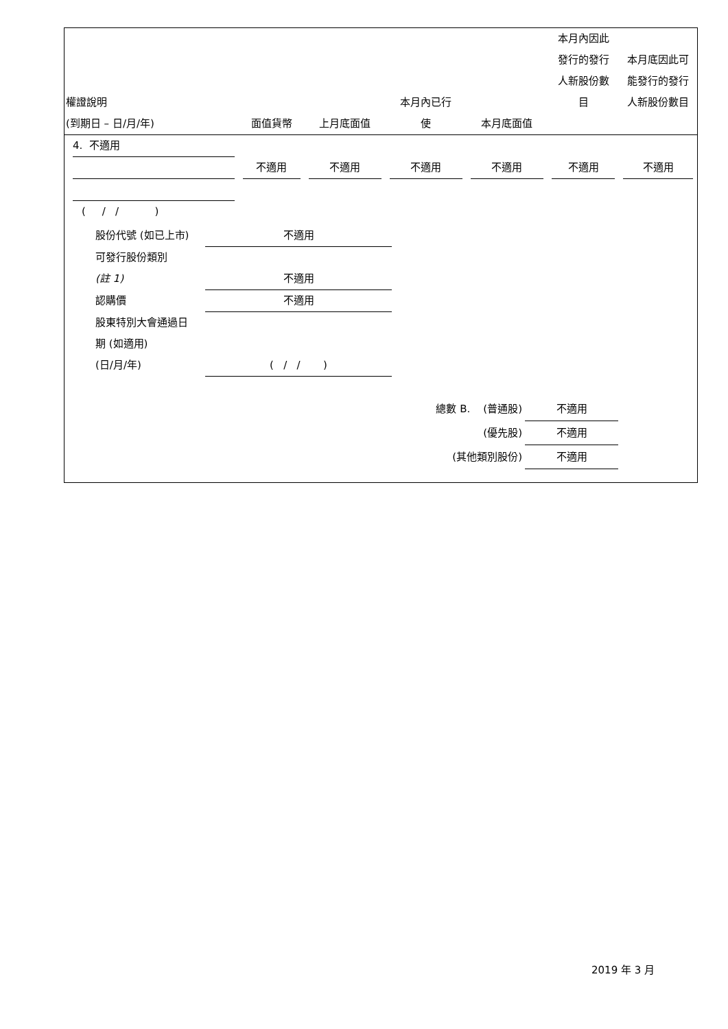| 權證說明 (到期日 – 日/月/年) | 面值貨幣 | 上月底面值 | 本月內已行 使 | 本月底面值 | 本月內因此 發行的發行 人新股份數 目 | 本月底因此可 能發行的發行 人新股份數目 |
| --- | --- | --- | --- | --- | --- | --- |
| 4. 不適用 | 不適用 | 不適用 | 不適用 | 不適用 | 不適用 | 不適用 |
( / / )
股份代號 (如已上市) 不適用
可發行股份類別
(註 1) 不適用
認購價 不適用
股東特別大會通過日
期 (如適用)
(日/月/年) ( / / )
總數 B. (普通股) 不適用
(優先股) 不適用
(其他類別股份) 不適用
2019 年 3 月